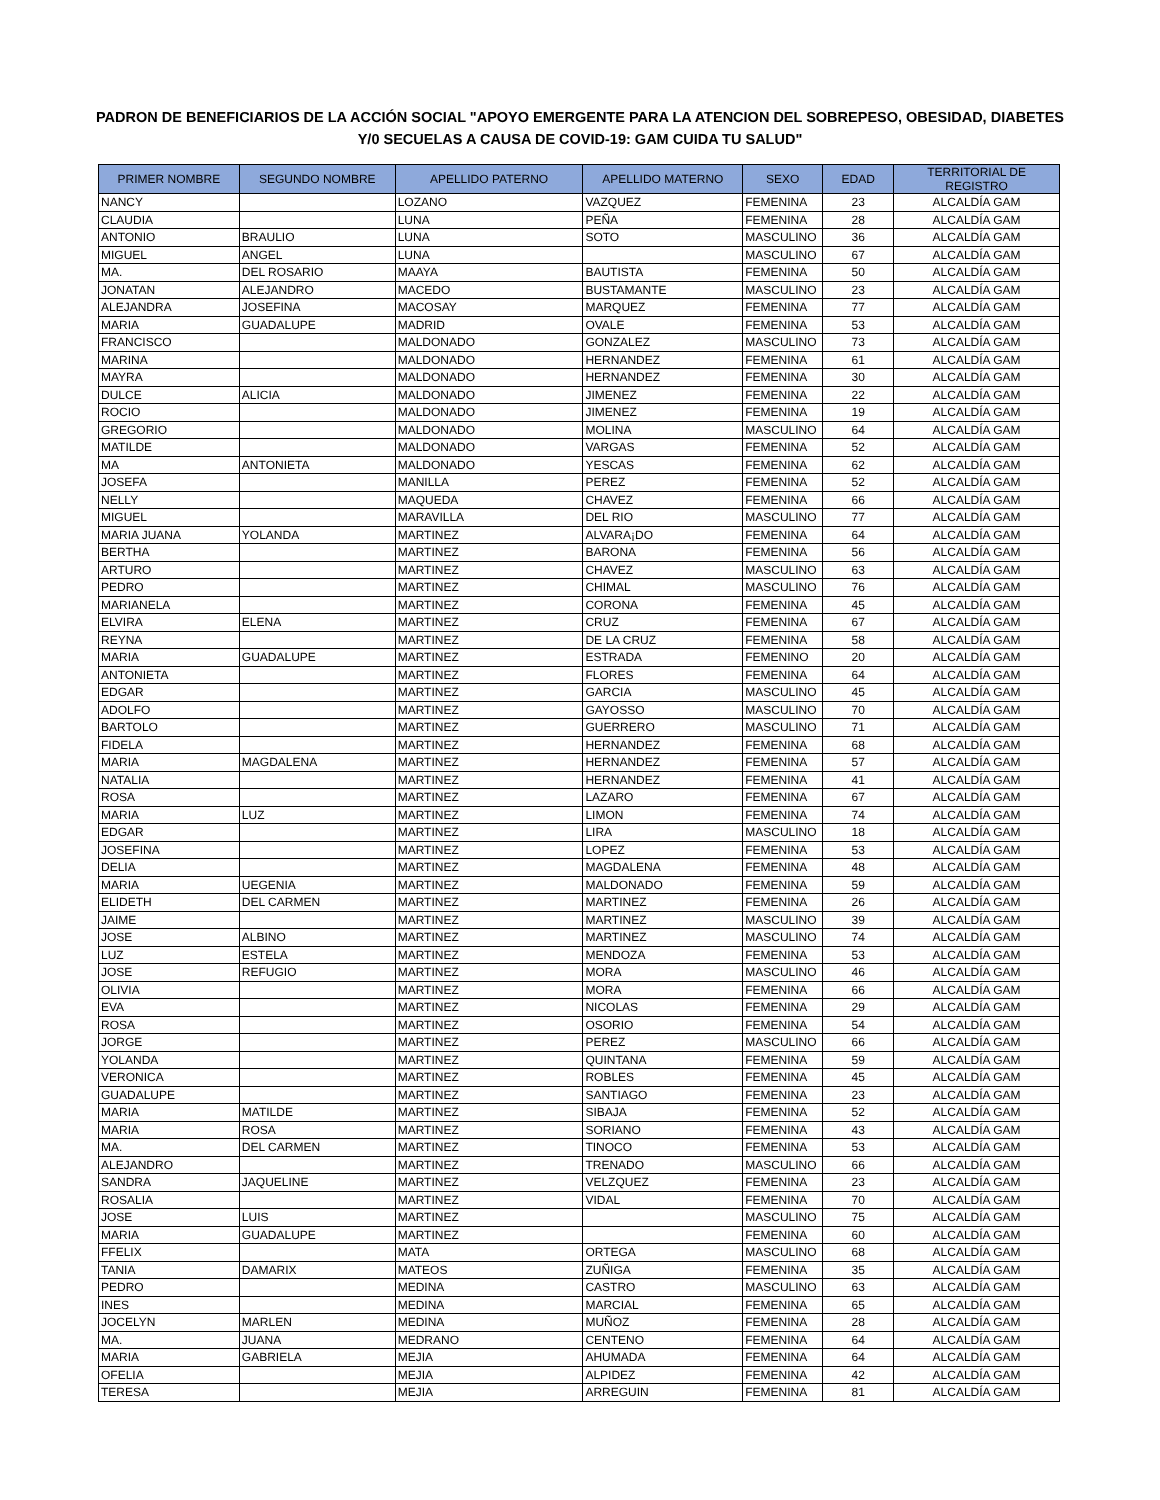PADRON DE BENEFICIARIOS DE LA ACCIÓN SOCIAL "APOYO EMERGENTE PARA LA ATENCION DEL SOBREPESO, OBESIDAD, DIABETES
Y/0 SECUELAS A CAUSA DE COVID-19: GAM CUIDA TU SALUD"
| PRIMER NOMBRE | SEGUNDO NOMBRE | APELLIDO PATERNO | APELLIDO MATERNO | SEXO | EDAD | TERRITORIAL DE REGISTRO |
| --- | --- | --- | --- | --- | --- | --- |
| NANCY | | LOZANO | VAZQUEZ | FEMENINA | 23 | ALCALDÍA GAM |
| CLAUDIA | | LUNA | PEÑA | FEMENINA | 28 | ALCALDÍA GAM |
| ANTONIO | BRAULIO | LUNA | SOTO | MASCULINO | 36 | ALCALDÍA GAM |
| MIGUEL | ANGEL | LUNA | | MASCULINO | 67 | ALCALDÍA GAM |
| MA. | DEL ROSARIO | MAAYA | BAUTISTA | FEMENINA | 50 | ALCALDÍA GAM |
| JONATAN | ALEJANDRO | MACEDO | BUSTAMANTE | MASCULINO | 23 | ALCALDÍA GAM |
| ALEJANDRA | JOSEFINA | MACOSAY | MARQUEZ | FEMENINA | 77 | ALCALDÍA GAM |
| MARIA | GUADALUPE | MADRID | OVALE | FEMENINA | 53 | ALCALDÍA GAM |
| FRANCISCO | | MALDONADO | GONZALEZ | MASCULINO | 73 | ALCALDÍA GAM |
| MARINA | | MALDONADO | HERNANDEZ | FEMENINA | 61 | ALCALDÍA GAM |
| MAYRA | | MALDONADO | HERNANDEZ | FEMENINA | 30 | ALCALDÍA GAM |
| DULCE | ALICIA | MALDONADO | JIMENEZ | FEMENINA | 22 | ALCALDÍA GAM |
| ROCIO | | MALDONADO | JIMENEZ | FEMENINA | 19 | ALCALDÍA GAM |
| GREGORIO | | MALDONADO | MOLINA | MASCULINO | 64 | ALCALDÍA GAM |
| MATILDE | | MALDONADO | VARGAS | FEMENINA | 52 | ALCALDÍA GAM |
| MA | ANTONIETA | MALDONADO | YESCAS | FEMENINA | 62 | ALCALDÍA GAM |
| JOSEFA | | MANILLA | PEREZ | FEMENINA | 52 | ALCALDÍA GAM |
| NELLY | | MAQUEDA | CHAVEZ | FEMENINA | 66 | ALCALDÍA GAM |
| MIGUEL | | MARAVILLA | DEL RIO | MASCULINO | 77 | ALCALDÍA GAM |
| MARIA JUANA | YOLANDA | MARTINEZ | ALVARA¡DO | FEMENINA | 64 | ALCALDÍA GAM |
| BERTHA | | MARTINEZ | BARONA | FEMENINA | 56 | ALCALDÍA GAM |
| ARTURO | | MARTINEZ | CHAVEZ | MASCULINO | 63 | ALCALDÍA GAM |
| PEDRO | | MARTINEZ | CHIMAL | MASCULINO | 76 | ALCALDÍA GAM |
| MARIANELA | | MARTINEZ | CORONA | FEMENINA | 45 | ALCALDÍA GAM |
| ELVIRA | ELENA | MARTINEZ | CRUZ | FEMENINA | 67 | ALCALDÍA GAM |
| REYNA | | MARTINEZ | DE LA CRUZ | FEMENINA | 58 | ALCALDÍA GAM |
| MARIA | GUADALUPE | MARTINEZ | ESTRADA | FEMENINO | 20 | ALCALDÍA GAM |
| ANTONIETA | | MARTINEZ | FLORES | FEMENINA | 64 | ALCALDÍA GAM |
| EDGAR | | MARTINEZ | GARCIA | MASCULINO | 45 | ALCALDÍA GAM |
| ADOLFO | | MARTINEZ | GAYOSSO | MASCULINO | 70 | ALCALDÍA GAM |
| BARTOLO | | MARTINEZ | GUERRERO | MASCULINO | 71 | ALCALDÍA GAM |
| FIDELA | | MARTINEZ | HERNANDEZ | FEMENINA | 68 | ALCALDÍA GAM |
| MARIA | MAGDALENA | MARTINEZ | HERNANDEZ | FEMENINA | 57 | ALCALDÍA GAM |
| NATALIA | | MARTINEZ | HERNANDEZ | FEMENINA | 41 | ALCALDÍA GAM |
| ROSA | | MARTINEZ | LAZARO | FEMENINA | 67 | ALCALDÍA GAM |
| MARIA | LUZ | MARTINEZ | LIMON | FEMENINA | 74 | ALCALDÍA GAM |
| EDGAR | | MARTINEZ | LIRA | MASCULINO | 18 | ALCALDÍA GAM |
| JOSEFINA | | MARTINEZ | LOPEZ | FEMENINA | 53 | ALCALDÍA GAM |
| DELIA | | MARTINEZ | MAGDALENA | FEMENINA | 48 | ALCALDÍA GAM |
| MARIA | UEGENIA | MARTINEZ | MALDONADO | FEMENINA | 59 | ALCALDÍA GAM |
| ELIDETH | DEL CARMEN | MARTINEZ | MARTINEZ | FEMENINA | 26 | ALCALDÍA GAM |
| JAIME | | MARTINEZ | MARTINEZ | MASCULINO | 39 | ALCALDÍA GAM |
| JOSE | ALBINO | MARTINEZ | MARTINEZ | MASCULINO | 74 | ALCALDÍA GAM |
| LUZ | ESTELA | MARTINEZ | MENDOZA | FEMENINA | 53 | ALCALDÍA GAM |
| JOSE | REFUGIO | MARTINEZ | MORA | MASCULINO | 46 | ALCALDÍA GAM |
| OLIVIA | | MARTINEZ | MORA | FEMENINA | 66 | ALCALDÍA GAM |
| EVA | | MARTINEZ | NICOLAS | FEMENINA | 29 | ALCALDÍA GAM |
| ROSA | | MARTINEZ | OSORIO | FEMENINA | 54 | ALCALDÍA GAM |
| JORGE | | MARTINEZ | PEREZ | MASCULINO | 66 | ALCALDÍA GAM |
| YOLANDA | | MARTINEZ | QUINTANA | FEMENINA | 59 | ALCALDÍA GAM |
| VERONICA | | MARTINEZ | ROBLES | FEMENINA | 45 | ALCALDÍA GAM |
| GUADALUPE | | MARTINEZ | SANTIAGO | FEMENINA | 23 | ALCALDÍA GAM |
| MARIA | MATILDE | MARTINEZ | SIBAJA | FEMENINA | 52 | ALCALDÍA GAM |
| MARIA | ROSA | MARTINEZ | SORIANO | FEMENINA | 43 | ALCALDÍA GAM |
| MA. | DEL CARMEN | MARTINEZ | TINOCO | FEMENINA | 53 | ALCALDÍA GAM |
| ALEJANDRO | | MARTINEZ | TRENADO | MASCULINO | 66 | ALCALDÍA GAM |
| SANDRA | JAQUELINE | MARTINEZ | VELZQUEZ | FEMENINA | 23 | ALCALDÍA GAM |
| ROSALIA | | MARTINEZ | VIDAL | FEMENINA | 70 | ALCALDÍA GAM |
| JOSE | LUIS | MARTINEZ | | MASCULINO | 75 | ALCALDÍA GAM |
| MARIA | GUADALUPE | MARTINEZ | | FEMENINA | 60 | ALCALDÍA GAM |
| FFELIX | | MATA | ORTEGA | MASCULINO | 68 | ALCALDÍA GAM |
| TANIA | DAMARIX | MATEOS | ZUÑIGA | FEMENINA | 35 | ALCALDÍA GAM |
| PEDRO | | MEDINA | CASTRO | MASCULINO | 63 | ALCALDÍA GAM |
| INES | | MEDINA | MARCIAL | FEMENINA | 65 | ALCALDÍA GAM |
| JOCELYN | MARLEN | MEDINA | MUÑOZ | FEMENINA | 28 | ALCALDÍA GAM |
| MA. | JUANA | MEDRANO | CENTENO | FEMENINA | 64 | ALCALDÍA GAM |
| MARIA | GABRIELA | MEJIA | AHUMADA | FEMENINA | 64 | ALCALDÍA GAM |
| OFELIA | | MEJIA | ALPIDEZ | FEMENINA | 42 | ALCALDÍA GAM |
| TERESA | | MEJIA | ARREGUIN | FEMENINA | 81 | ALCALDÍA GAM |